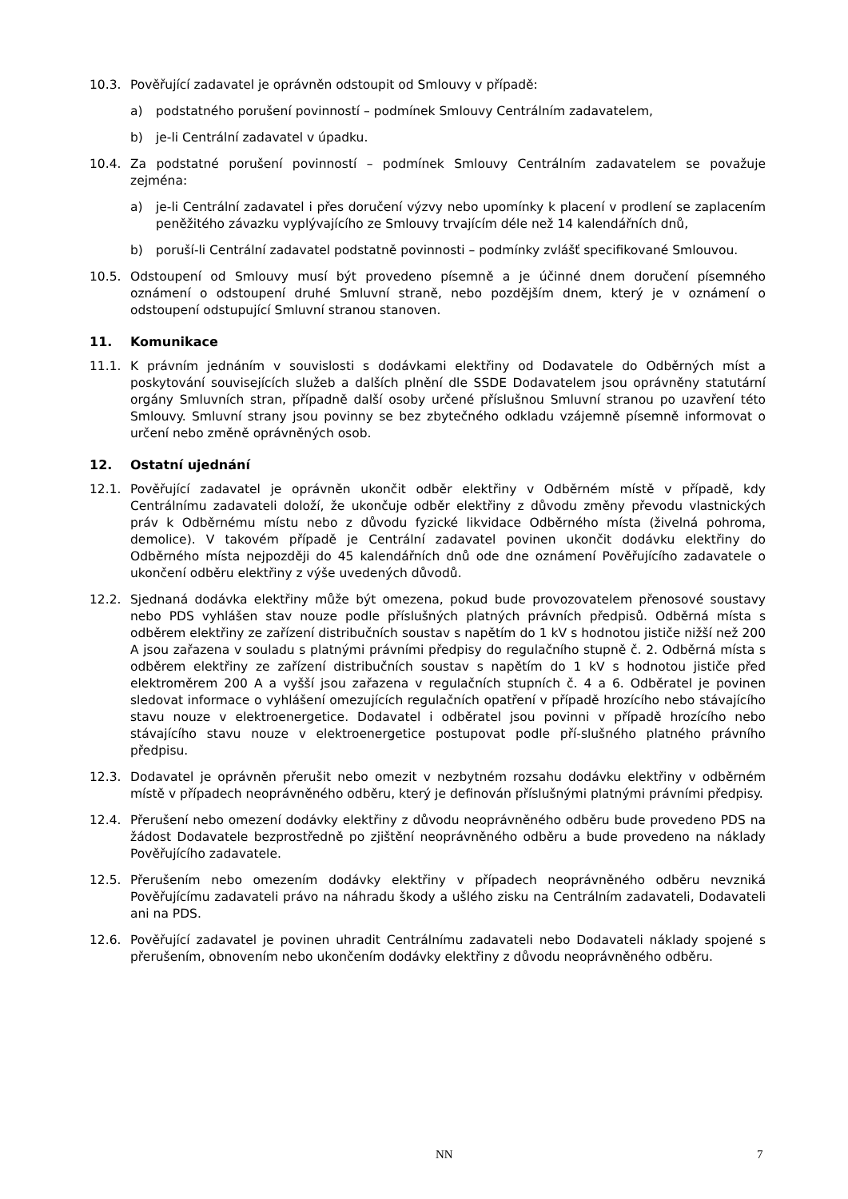10.3. Pověřující zadavatel je oprávněn odstoupit od Smlouvy v případě:
a) podstatného porušení povinností – podmínek Smlouvy Centrálním zadavatelem,
b) je-li Centrální zadavatel v úpadku.
10.4. Za podstatné porušení povinností – podmínek Smlouvy Centrálním zadavatelem se považuje zejména:
a) je-li Centrální zadavatel i přes doručení výzvy nebo upomínky k placení v prodlení se zaplacením peněžitého závazku vyplývajícího ze Smlouvy trvajícím déle než 14 kalendářních dnů,
b) poruší-li Centrální zadavatel podstatně povinnosti – podmínky zvlášť specifikované Smlouvou.
10.5. Odstoupení od Smlouvy musí být provedeno písemně a je účinné dnem doručení písemného oznámení o odstoupení druhé Smluvní straně, nebo pozdějším dnem, který je v oznámení o odstoupení odstupující Smluvní stranou stanoven.
11. Komunikace
11.1. K právním jednáním v souvislosti s dodávkami elektřiny od Dodavatele do Odběrných míst a poskytování souvisejících služeb a dalších plnění dle SSDE Dodavatelem jsou oprávněny statutární orgány Smluvních stran, případně další osoby určené příslušnou Smluvní stranou po uzavření této Smlouvy. Smluvní strany jsou povinny se bez zbytečného odkladu vzájemně písemně informovat o určení nebo změně oprávněných osob.
12. Ostatní ujednání
12.1. Pověřující zadavatel je oprávněn ukončit odběr elektřiny v Odběrném místě v případě, kdy Centrálnímu zadavateli doloží, že ukončuje odběr elektřiny z důvodu změny převodu vlastnických práv k Odběrnému místu nebo z důvodu fyzické likvidace Odběrného místa (živelná pohroma, demolice). V takovém případě je Centrální zadavatel povinen ukončit dodávku elektřiny do Odběrného místa nejpozději do 45 kalendářních dnů ode dne oznámení Pověřujícího zadavatele o ukončení odběru elektřiny z výše uvedených důvodů.
12.2. Sjednaná dodávka elektřiny může být omezena, pokud bude provozovatelem přenosové soustavy nebo PDS vyhlášen stav nouze podle příslušných platných právních předpisů. Odběrná místa s odběrem elektřiny ze zařízení distribučních soustav s napětím do 1 kV s hodnotou jističe nižší než 200 A jsou zařazena v souladu s platnými právními předpisy do regulačního stupně č. 2. Odběrná místa s odběrem elektřiny ze zařízení distribučních soustav s napětím do 1 kV s hodnotou jističe před elektroměrem 200 A a vyšší jsou zařazena v regulačních stupních č. 4 a 6. Odběratel je povinen sledovat informace o vyhlášení omezujících regulačních opatření v případě hrozícího nebo stávajícího stavu nouze v elektroenergetice. Dodavatel i odběratel jsou povinni v případě hrozícího nebo stávajícího stavu nouze v elektroenergetice postupovat podle pří-slušného platného právního předpisu.
12.3. Dodavatel je oprávněn přerušit nebo omezit v nezbytném rozsahu dodávku elektřiny v odběrném místě v případech neoprávněného odběru, který je definován příslušnými platnými právními předpisy.
12.4. Přerušení nebo omezení dodávky elektřiny z důvodu neoprávněného odběru bude provedeno PDS na žádost Dodavatele bezprostředně po zjištění neoprávněného odběru a bude provedeno na náklady Pověřujícího zadavatele.
12.5. Přerušením nebo omezením dodávky elektřiny v případech neoprávněného odběru nevzniká Pověřujícímu zadavateli právo na náhradu škody a ušlého zisku na Centrálním zadavateli, Dodavateli ani na PDS.
12.6. Pověřující zadavatel je povinen uhradit Centrálnímu zadavateli nebo Dodavateli náklady spojené s přerušením, obnovením nebo ukončením dodávky elektřiny z důvodu neoprávněného odběru.
NN 7